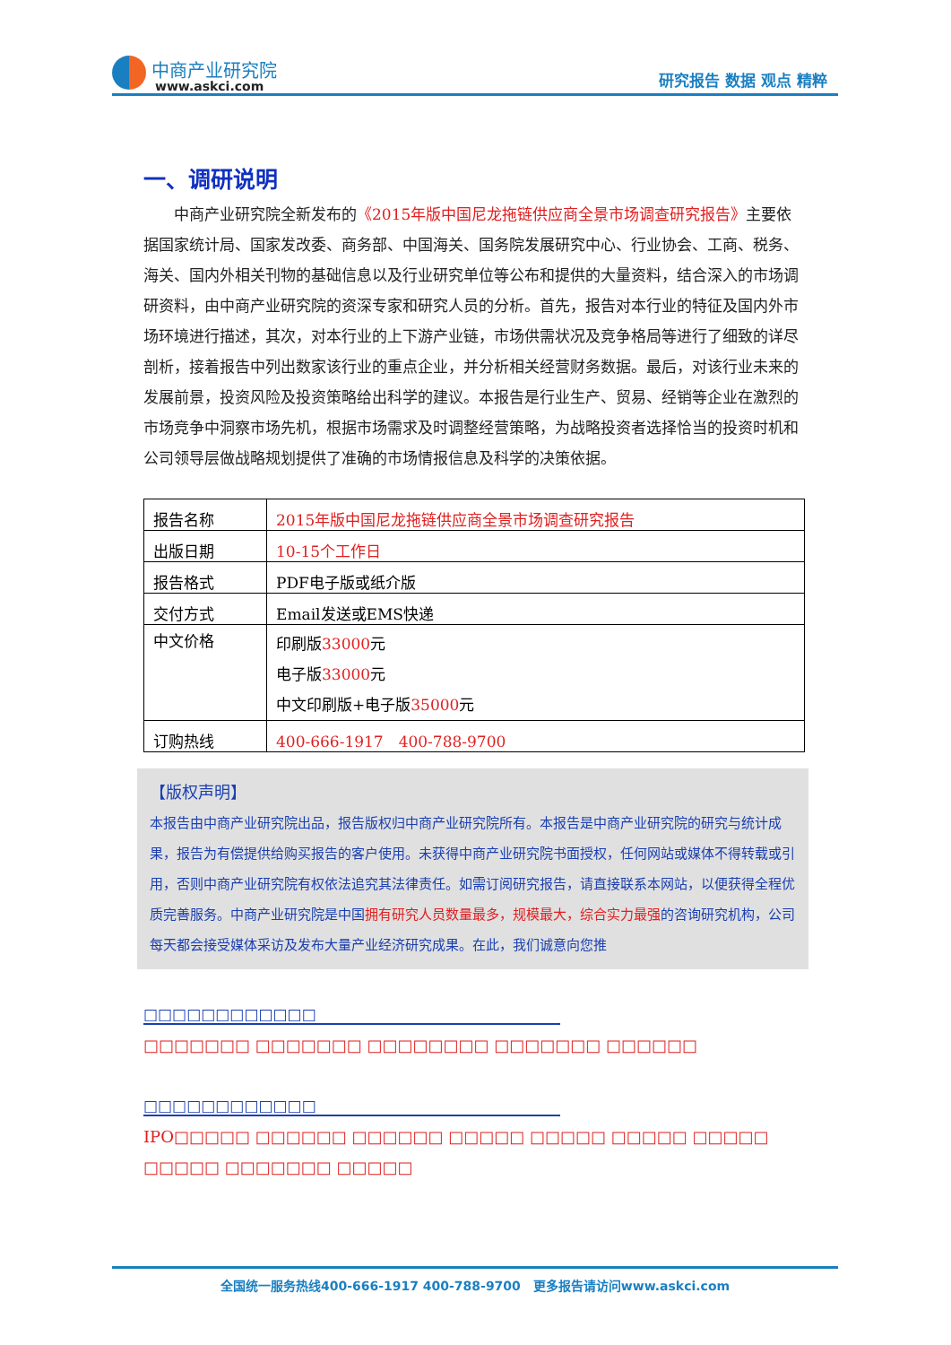中商产业研究院
www.askci.com
研究报告 数据 观点 精粹
一、调研说明
　　中商产业研究院全新发布的《2015年版中国尼龙拖链供应商全景市场调查研究报告》主要依据国家统计局、国家发改委、商务部、中国海关、国务院发展研究中心、行业协会、工商、税务、海关、国内外相关刊物的基础信息以及行业研究单位等公布和提供的大量资料，结合深入的市场调研资料，由中商产业研究院的资深专家和研究人员的分析。首先，报告对本行业的特征及国内外市场环境进行描述，其次，对本行业的上下游产业链，市场供需状况及竞争格局等进行了细致的详尽剖析，接着报告中列出数家该行业的重点企业，并分析相关经营财务数据。最后，对该行业未来的发展前景，投资风险及投资策略给出科学的建议。本报告是行业生产、贸易、经销等企业在激烈的市场竞争中洞察市场先机，根据市场需求及时调整经营策略，为战略投资者选择恰当的投资时机和公司领导层做战略规划提供了准确的市场情报信息及科学的决策依据。
| 报告名称 | 2015年版中国尼龙拖链供应商全景市场调查研究报告 |
| 出版日期 | 10-15个工作日 |
| 报告格式 | PDF电子版或纸介版 |
| 交付方式 | Email发送或EMS快递 |
| 中文价格 | 印刷版 33000 元 电子版 33000 元 中文印刷版+电子版 35000 元 |
| 订购热线 | 400-666-1917 400-788-9700 |
【版权声明】
本报告由中商产业研究院出品，报告版权归中商产业研究院所有。本报告是中商产业研究院的研究与统计成果，报告为有偿提供给购买报告的客户使用。未获得中商产业研究院书面授权，任何网站或媒体不得转载或引用，否则中商产业研究院有权依法追究其法律责任。如需订阅研究报告，请直接联系本网站，以便获得全程优质完善服务。中商产业研究院是中国拥有研究人员数量最多，规模最大，综合实力最强的咨询研究机构，公司每天都会接受媒体采访及发布大量产业经济研究成果。在此，我们诚意向您推
□□□□□□□□□□□□
□□□□□□□ □□□□□□□ □□□□□□□□ □□□□□□□ □□□□□□
□□□□□□□□□□□□
IPO□□□□□ □□□□□□ □□□□□□ □□□□□ □□□□□ □□□□□ □□□□□ □□□□□ □□□□□□□ □□□□□
全国统一服务热线400-666-1917 400-788-9700　更多报告请访问www.askci.com